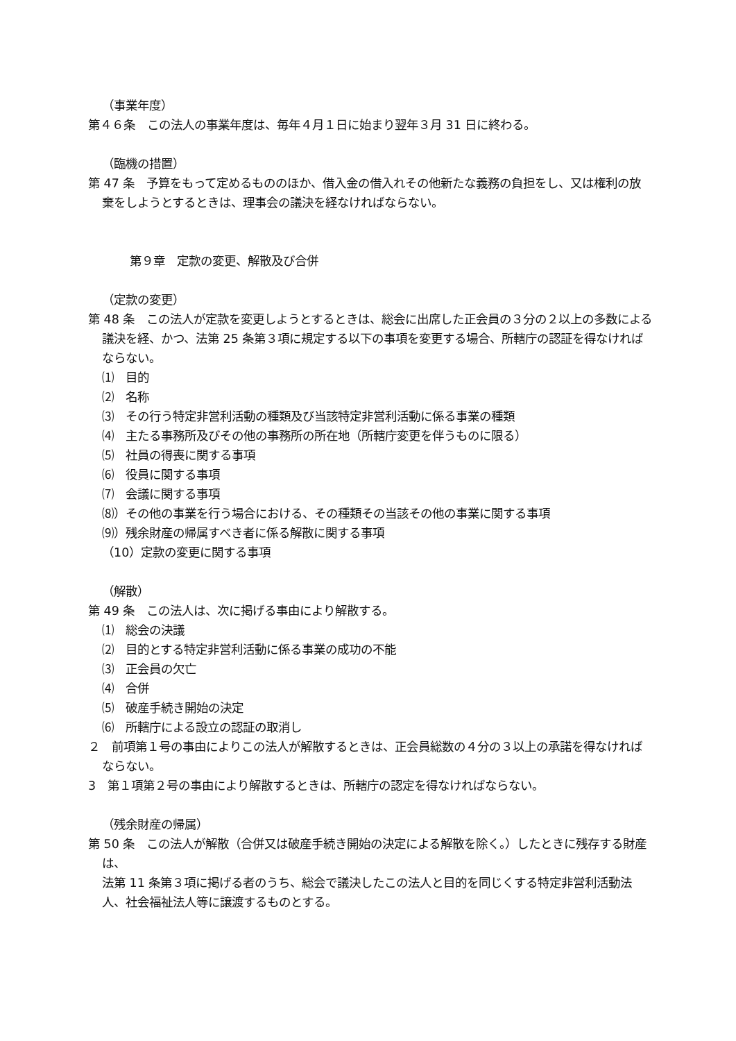（事業年度）
第４６条　この法人の事業年度は、毎年４月１日に始まり翌年３月 31 日に終わる。
（臨機の措置）
第 47 条　予算をもって定めるもののほか、借入金の借入れその他新たな義務の負担をし、又は権利の放棄をしようとするときは、理事会の議決を経なければならない。
第９章　定款の変更、解散及び合併
（定款の変更）
第 48 条　この法人が定款を変更しようとするときは、総会に出席した正会員の３分の２以上の多数による議決を経、かつ、法第 25 条第３項に規定する以下の事項を変更する場合、所轄庁の認証を得なければならない。
⑴　目的
⑵　名称
⑶　その行う特定非営利活動の種類及び当該特定非営利活動に係る事業の種類
⑷　主たる事務所及びその他の事務所の所在地（所轄庁変更を伴うものに限る）
⑸　社員の得喪に関する事項
⑹　役員に関する事項
⑺　会議に関する事項
⑻）その他の事業を行う場合における、その種類その当該その他の事業に関する事項
⑼）残余財産の帰属すべき者に係る解散に関する事項
（10）定款の変更に関する事項
（解散）
第 49 条　この法人は、次に掲げる事由により解散する。
⑴　総会の決議
⑵　目的とする特定非営利活動に係る事業の成功の不能
⑶　正会員の欠亡
⑷　合併
⑸　破産手続き開始の決定
⑹　所轄庁による設立の認証の取消し
２　前項第１号の事由によりこの法人が解散するときは、正会員総数の４分の３以上の承諾を得なければならない。
3　第１項第２号の事由により解散するときは、所轄庁の認定を得なければならない。
（残余財産の帰属）
第 50 条　この法人が解散（合併又は破産手続き開始の決定による解散を除く。）したときに残存する財産は、
法第 11 条第３項に掲げる者のうち、総会で議決したこの法人と目的を同じくする特定非営利活動法人、社会福祉法人等に譲渡するものとする。